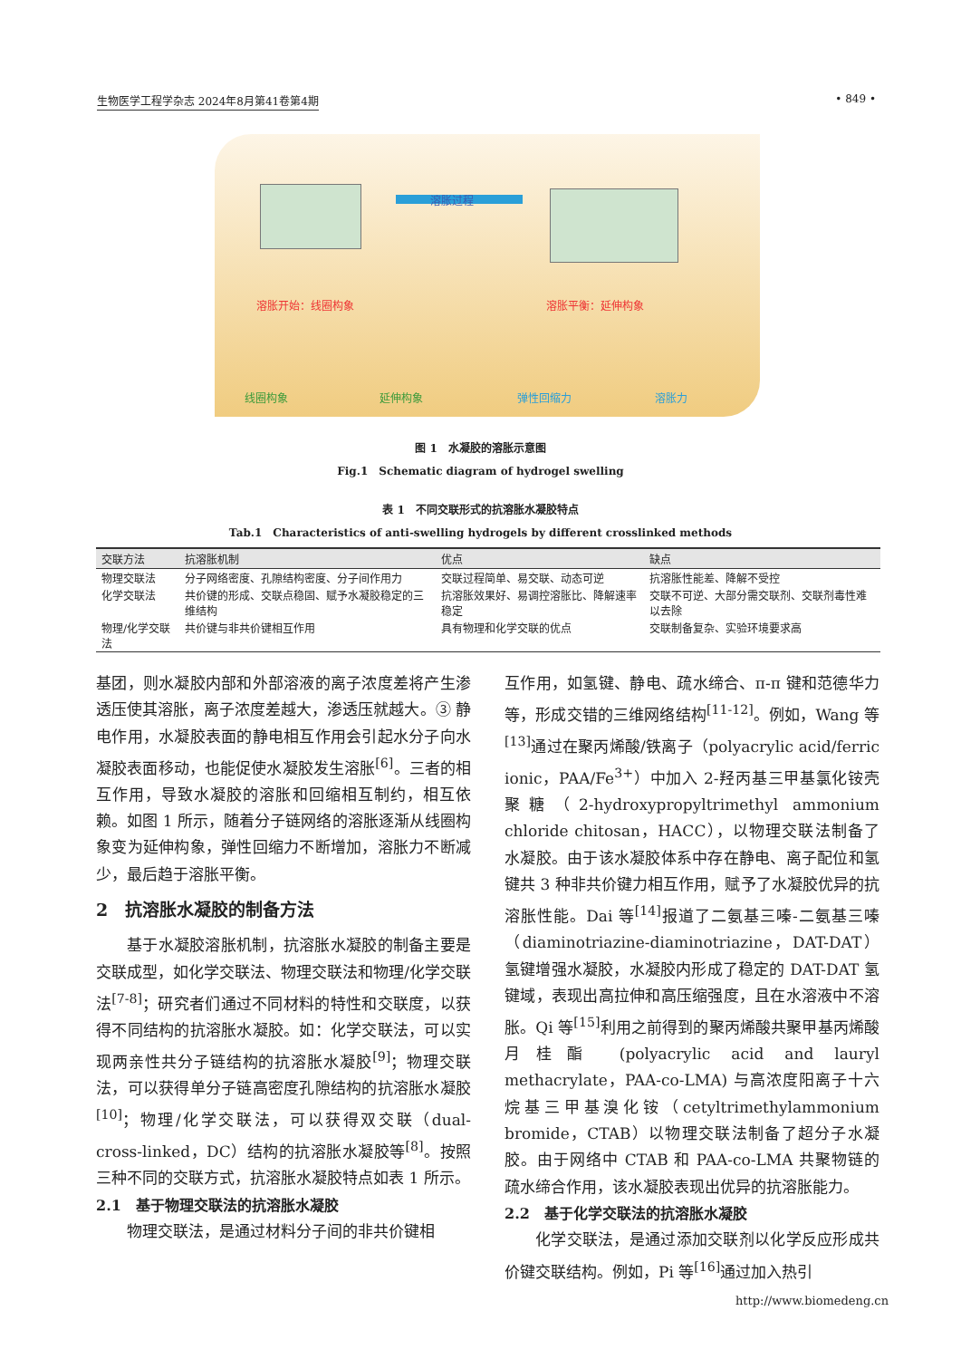生物医学工程学杂志 2024年8月第41卷第4期 • 849 •
溶胀过程
溶胀开始：线圈构象 溶胀平衡：延伸构象
线圈构象 延伸构象 弹性回缩力 溶胀力
图 1　水凝胶的溶胀示意图
Fig.1　Schematic diagram of hydrogel swelling
表 1　不同交联形式的抗溶胀水凝胶特点
Tab.1　Characteristics of anti-swelling hydrogels by different crosslinked methods
| 交联方法 | 抗溶胀机制 | 优点 | 缺点 |
| --- | --- | --- | --- |
| 物理交联法 | 分子网络密度、孔隙结构密度、分子间作用力 | 交联过程简单、易交联、动态可逆 | 抗溶胀性能差、降解不受控 |
| 化学交联法 | 共价键的形成、交联点稳固、赋予水凝胶稳定的三维结构 | 抗溶胀效果好、易调控溶胀比、降解速率稳定 | 交联不可逆、大部分需交联剂、交联剂毒性难以去除 |
| 物理/化学交联法 | 共价键与非共价键相互作用 | 具有物理和化学交联的优点 | 交联制备复杂、实验环境要求高 |
基团，则水凝胶内部和外部溶液的离子浓度差将产生渗透压使其溶胀，离子浓度差越大，渗透压就越大。③ 静电作用，水凝胶表面的静电相互作用会引起水分子向水凝胶表面移动，也能促使水凝胶发生溶胀<sup>[6]</sup>。三者的相互作用，导致水凝胶的溶胀和回缩相互制约，相互依赖。如图 1 所示，随着分子链网络的溶胀逐渐从线圈构象变为延伸构象，弹性回缩力不断增加，溶胀力不断减少，最后趋于溶胀平衡。
2　抗溶胀水凝胶的制备方法
基于水凝胶溶胀机制，抗溶胀水凝胶的制备主要是交联成型，如化学交联法、物理交联法和物理/化学交联法<sup>[7-8]</sup>；研究者们通过不同材料的特性和交联度，以获得不同结构的抗溶胀水凝胶。如：化学交联法，可以实现两亲性共分子链结构的抗溶胀水凝胶<sup>[9]</sup>；物理交联法，可以获得单分子链高密度孔隙结构的抗溶胀水凝胶<sup>[10]</sup>；物理/化学交联法，可以获得双交联（dual-cross-linked，DC）结构的抗溶胀水凝胶等<sup>[8]</sup>。按照三种不同的交联方式，抗溶胀水凝胶特点如表 1 所示。
2.1　基于物理交联法的抗溶胀水凝胶
物理交联法，是通过材料分子间的非共价键相
互作用，如氢键、静电、疏水缔合、π-π 键和范德华力等，形成交错的三维网络结构<sup>[11-12]</sup>。例如，Wang 等<sup>[13]</sup>通过在聚丙烯酸/铁离子（polyacrylic acid/ferric ionic，PAA/Fe<sup>3+</sup>）中加入 2-羟丙基三甲基氯化铵壳聚糖（2-hydroxypropyltrimethyl ammonium chloride chitosan，HACC），以物理交联法制备了水凝胶。由于该水凝胶体系中存在静电、离子配位和氢键共 3 种非共价键力相互作用，赋予了水凝胶优异的抗溶胀性能。Dai 等<sup>[14]</sup>报道了二氨基三嗪-二氨基三嗪（diaminotriazine-diaminotriazine，DAT-DAT）氢键增强水凝胶，水凝胶内形成了稳定的 DAT-DAT 氢键域，表现出高拉伸和高压缩强度，且在水溶液中不溶胀。Qi 等<sup>[15]</sup>利用之前得到的聚丙烯酸共聚甲基丙烯酸月桂酯 (polyacrylic acid and lauryl methacrylate，PAA-co-LMA) 与高浓度阳离子十六烷基三甲基溴化铵（cetyltrimethylammonium bromide，CTAB）以物理交联法制备了超分子水凝胶。由于网络中 CTAB 和 PAA-co-LMA 共聚物链的疏水缔合作用，该水凝胶表现出优异的抗溶胀能力。
2.2　基于化学交联法的抗溶胀水凝胶
化学交联法，是通过添加交联剂以化学反应形成共价键交联结构。例如，Pi 等<sup>[16]</sup>通过加入热引
http://www.biomedeng.cn